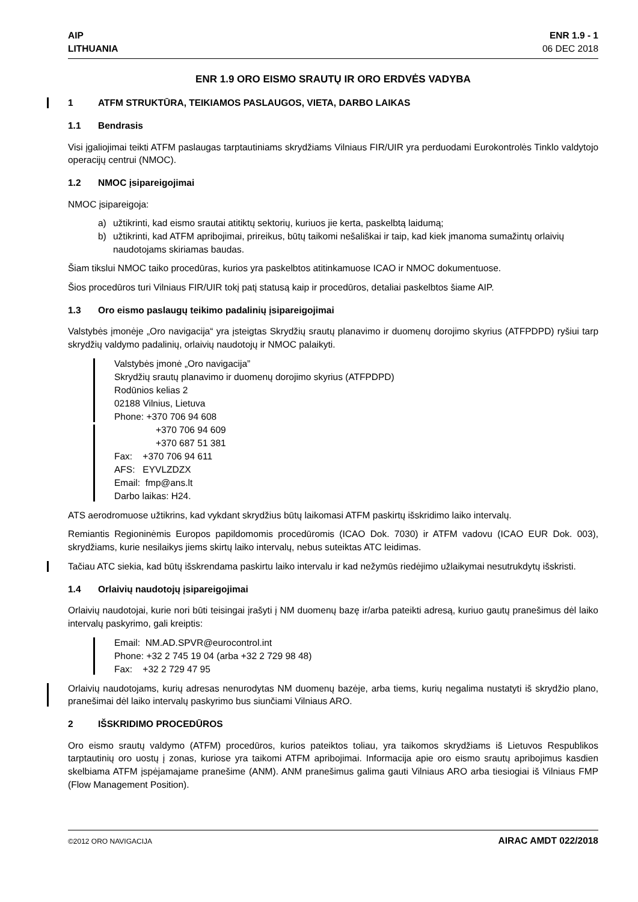AIP
LITHUANIA
ENR 1.9 - 1
06 DEC 2018
ENR 1.9 ORO EISMO SRAUTŲ IR ORO ERDVĖS VADYBA
1 ATFM STRUKTŪRA, TEIKIAMOS PASLAUGOS, VIETA, DARBO LAIKAS
1.1 Bendrasis
Visi įgaliojimai teikti ATFM paslaugas tarptautiniams skrydžiams Vilniaus FIR/UIR yra perduodami Eurokontrolės Tinklo valdytojo operacijų centrui (NMOC).
1.2 NMOC įsipareigojimai
NMOC įsipareigoja:
a) užtikrinti, kad eismo srautai atitiktų sektorių, kuriuos jie kerta, paskelbtą laidumą;
b) užtikrinti, kad ATFM apribojimai, prireikus, būtų taikomi nešališkai ir taip, kad kiek įmanoma sumažintų orlaivių naudotojams skiriamas baudas.
Šiam tikslui NMOC taiko procedūras, kurios yra paskelbtos atitinkamuose ICAO ir NMOC dokumentuose.
Šios procedūros turi Vilniaus FIR/UIR tokį patį statusą kaip ir procedūros, detaliai paskelbtos šiame AIP.
1.3 Oro eismo paslaugų teikimo padalinių įsipareigojimai
Valstybės įmonėje „Oro navigacija“ yra įsteigtas Skrydžių srautų planavimo ir duomenų dorojimo skyrius (ATFPDPD) ryšiui tarp skrydžių valdymo padalinių, orlaivių naudotojų ir NMOC palaikyti.
Valstybės įmonė „Oro navigacija”
Skrydžių srautų planavimo ir duomenų dorojimo skyrius (ATFPDPD)
Rodūnios kelias 2
02188 Vilnius, Lietuva
Phone: +370 706 94 608
+370 706 94 609
+370 687 51 381
Fax: +370 706 94 611
AFS: EYVLZDZX
Email: fmp@ans.lt
Darbo laikas: H24.
ATS aerodromuose užtikrins, kad vykdant skrydžius būtų laikomasi ATFM paskirtų išskridimo laiko intervalų.
Remiantis Regioninėmis Europos papildomomis procedūromis (ICAO Dok. 7030) ir ATFM vadovu (ICAO EUR Dok. 003), skrydžiams, kurie nesilaikys jiems skirtų laiko intervalų, nebus suteiktas ATC leidimas.
Tačiau ATC siekia, kad būtų išskrendama paskirtu laiko intervalu ir kad nežymūs riedėjimo užlaikymai nesutrukdytų išskristi.
1.4 Orlaivių naudotojų įsipareigojimai
Orlaivių naudotojai, kurie nori būti teisingai įrašyti į NM duomenų bazę ir/arba pateikti adresą, kuriuo gautų pranešimus dėl laiko intervalų paskyrimo, gali kreiptis:
Email: NM.AD.SPVR@eurocontrol.int
Phone: +32 2 745 19 04 (arba +32 2 729 98 48)
Fax: +32 2 729 47 95
Orlaivių naudotojams, kurių adresas nenurodytas NM duomenų bazėje, arba tiems, kurių negalima nustatyti iš skrydžio plano, pranešimai dėl laiko intervalų paskyrimo bus siunčiami Vilniaus ARO.
2 IŠSKRIDIMO PROCEDŪROS
Oro eismo srautų valdymo (ATFM) procedūros, kurios pateiktos toliau, yra taikomos skrydžiams iš Lietuvos Respublikos tarptautinių oro uostų į zonas, kuriose yra taikomi ATFM apribojimai. Informacija apie oro eismo srautų apribojimus kasdien skelbiama ATFM įspėjamajame pranešime (ANM). ANM pranešimus galima gauti Vilniaus ARO arba tiesiogiai iš Vilniaus FMP (Flow Management Position).
©2012 ORO NAVIGACIJA AIRAC AMDT 022/2018